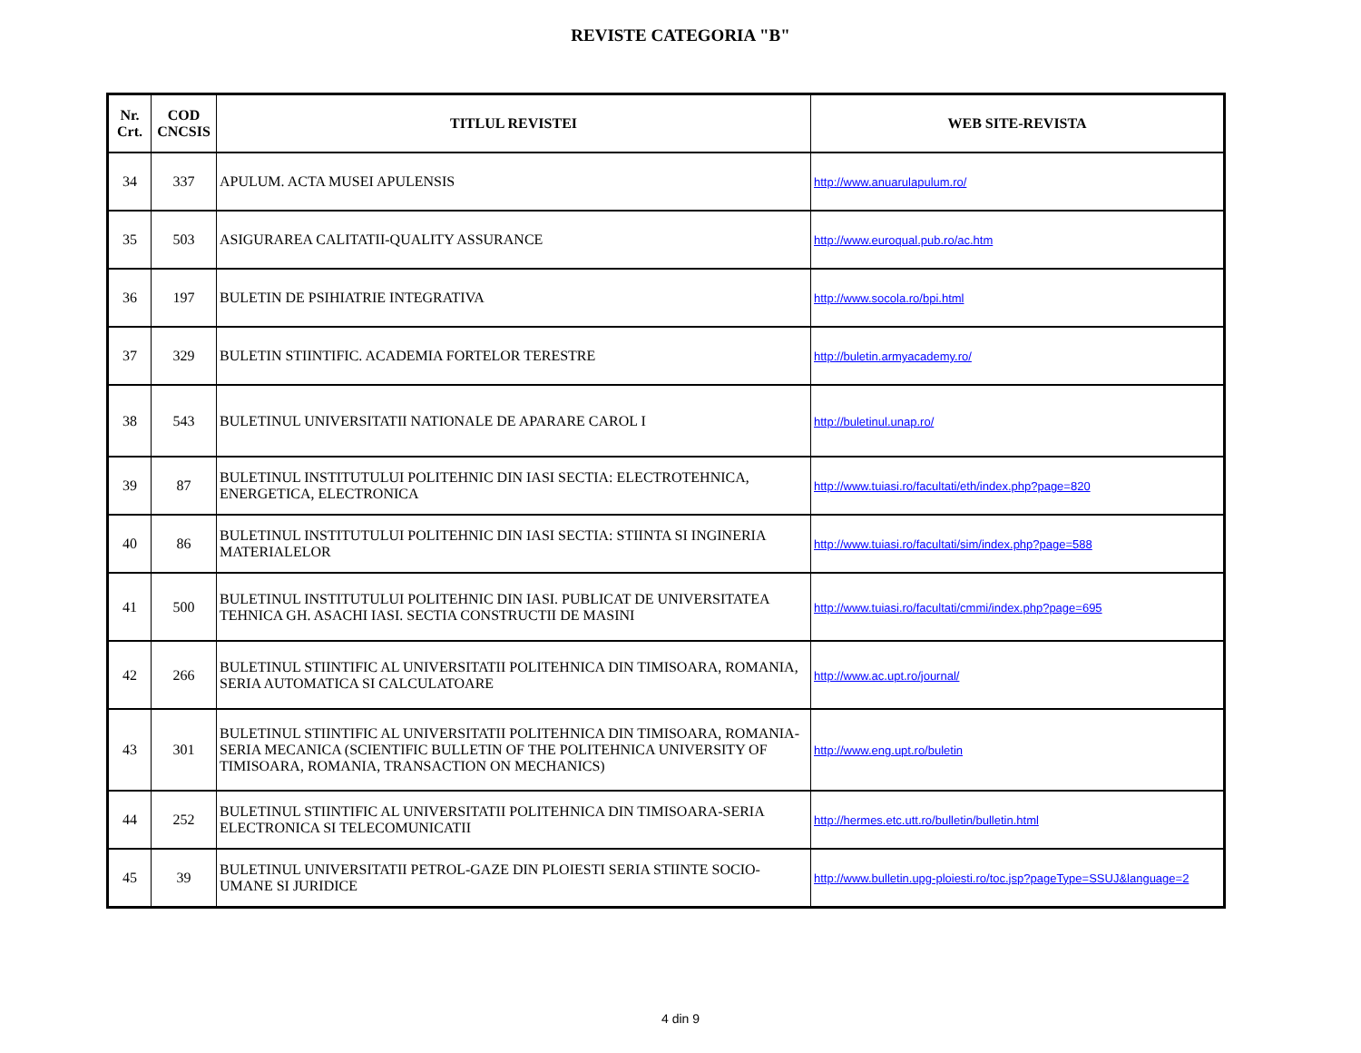REVISTE CATEGORIA "B"
| Nr. Crt. | COD CNCSIS | TITLUL REVISTEI | WEB SITE-REVISTA |
| --- | --- | --- | --- |
| 34 | 337 | APULUM. ACTA MUSEI APULENSIS | http://www.anuarulapulum.ro/ |
| 35 | 503 | ASIGURAREA CALITATII-QUALITY ASSURANCE | http://www.euroqual.pub.ro/ac.htm |
| 36 | 197 | BULETIN DE PSIHIATRIE INTEGRATIVA | http://www.socola.ro/bpi.html |
| 37 | 329 | BULETIN STIINTIFIC. ACADEMIA FORTELOR TERESTRE | http://buletin.armyacademy.ro/ |
| 38 | 543 | BULETINUL UNIVERSITATII NATIONALE DE APARARE CAROL I | http://buletinul.unap.ro/ |
| 39 | 87 | BULETINUL INSTITUTULUI POLITEHNIC DIN IASI SECTIA: ELECTROTEHNICA, ENERGETICA, ELECTRONICA | http://www.tuiasi.ro/facultati/eth/index.php?page=820 |
| 40 | 86 | BULETINUL INSTITUTULUI POLITEHNIC DIN IASI SECTIA: STIINTA SI INGINERIA MATERIALELOR | http://www.tuiasi.ro/facultati/sim/index.php?page=588 |
| 41 | 500 | BULETINUL INSTITUTULUI POLITEHNIC DIN IASI. PUBLICAT DE UNIVERSITATEA TEHNICA GH. ASACHI IASI. SECTIA CONSTRUCTII DE MASINI | http://www.tuiasi.ro/facultati/cmmi/index.php?page=695 |
| 42 | 266 | BULETINUL STIINTIFIC AL UNIVERSITATII POLITEHNICA DIN TIMISOARA, ROMANIA, SERIA AUTOMATICA SI CALCULATOARE | http://www.ac.upt.ro/journal/ |
| 43 | 301 | BULETINUL STIINTIFIC AL UNIVERSITATII POLITEHNICA DIN TIMISOARA, ROMANIA-SERIA MECANICA (SCIENTIFIC BULLETIN OF THE POLITEHNICA UNIVERSITY OF TIMISOARA, ROMANIA, TRANSACTION ON MECHANICS) | http://www.eng.upt.ro/buletin |
| 44 | 252 | BULETINUL STIINTIFIC AL UNIVERSITATII POLITEHNICA DIN TIMISOARA-SERIA ELECTRONICA SI TELECOMUNICATII | http://hermes.etc.utt.ro/bulletin/bulletin.html |
| 45 | 39 | BULETINUL UNIVERSITATII PETROL-GAZE DIN PLOIESTI SERIA STIINTE SOCIO-UMANE SI JURIDICE | http://www.bulletin.upg-ploiesti.ro/toc.jsp?pageType=SSUJ&language=2 |
4 din 9